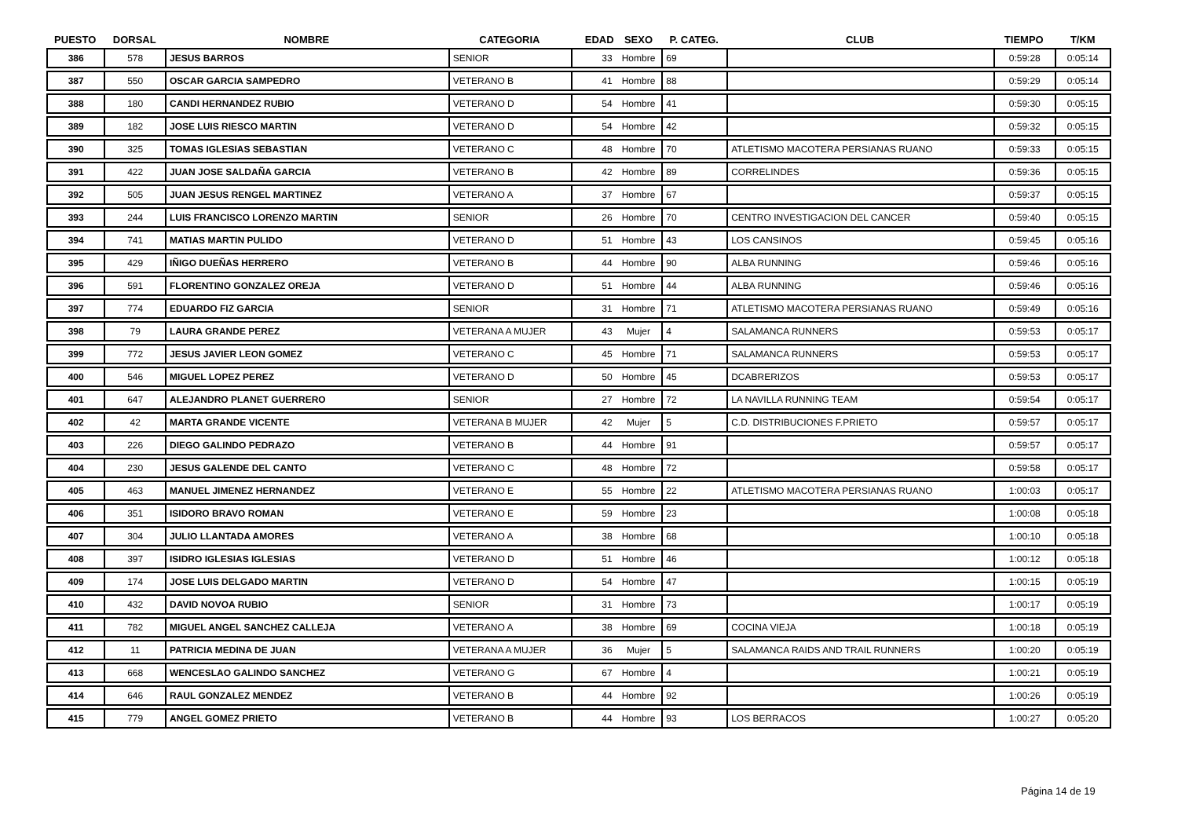| PUESTO | DORSAL | NOMBRE | CATEGORIA | EDAD | SEXO | P. CATEG. | CLUB | TIEMPO | T/KM |
| --- | --- | --- | --- | --- | --- | --- | --- | --- | --- |
| 386 | 578 | JESUS BARROS | SENIOR | 33 | Hombre | 69 | | 0:59:28 | 0:05:14 |
| 387 | 550 | OSCAR GARCIA SAMPEDRO | VETERANO B | 41 | Hombre | 88 | | 0:59:29 | 0:05:14 |
| 388 | 180 | CANDI HERNANDEZ RUBIO | VETERANO D | 54 | Hombre | 41 | | 0:59:30 | 0:05:15 |
| 389 | 182 | JOSE LUIS RIESCO MARTIN | VETERANO D | 54 | Hombre | 42 | | 0:59:32 | 0:05:15 |
| 390 | 325 | TOMAS IGLESIAS SEBASTIAN | VETERANO C | 48 | Hombre | 70 | ATLETISMO MACOTERA PERSIANAS RUANO | 0:59:33 | 0:05:15 |
| 391 | 422 | JUAN JOSE SALDAÑA GARCIA | VETERANO B | 42 | Hombre | 89 | CORRELINDES | 0:59:36 | 0:05:15 |
| 392 | 505 | JUAN JESUS RENGEL MARTINEZ | VETERANO A | 37 | Hombre | 67 | | 0:59:37 | 0:05:15 |
| 393 | 244 | LUIS FRANCISCO LORENZO MARTIN | SENIOR | 26 | Hombre | 70 | CENTRO INVESTIGACION DEL CANCER | 0:59:40 | 0:05:15 |
| 394 | 741 | MATIAS MARTIN PULIDO | VETERANO D | 51 | Hombre | 43 | LOS CANSINOS | 0:59:45 | 0:05:16 |
| 395 | 429 | IÑIGO DUEÑAS HERRERO | VETERANO B | 44 | Hombre | 90 | ALBA RUNNING | 0:59:46 | 0:05:16 |
| 396 | 591 | FLORENTINO GONZALEZ OREJA | VETERANO D | 51 | Hombre | 44 | ALBA RUNNING | 0:59:46 | 0:05:16 |
| 397 | 774 | EDUARDO FIZ GARCIA | SENIOR | 31 | Hombre | 71 | ATLETISMO MACOTERA PERSIANAS RUANO | 0:59:49 | 0:05:16 |
| 398 | 79 | LAURA GRANDE PEREZ | VETERANA A MUJER | 43 | Mujer | 4 | SALAMANCA RUNNERS | 0:59:53 | 0:05:17 |
| 399 | 772 | JESUS JAVIER LEON GOMEZ | VETERANO C | 45 | Hombre | 71 | SALAMANCA RUNNERS | 0:59:53 | 0:05:17 |
| 400 | 546 | MIGUEL LOPEZ PEREZ | VETERANO D | 50 | Hombre | 45 | DCABRERIZOS | 0:59:53 | 0:05:17 |
| 401 | 647 | ALEJANDRO PLANET GUERRERO | SENIOR | 27 | Hombre | 72 | LA NAVILLA RUNNING TEAM | 0:59:54 | 0:05:17 |
| 402 | 42 | MARTA GRANDE VICENTE | VETERANA B MUJER | 42 | Mujer | 5 | C.D. DISTRIBUCIONES F.PRIETO | 0:59:57 | 0:05:17 |
| 403 | 226 | DIEGO GALINDO PEDRAZO | VETERANO B | 44 | Hombre | 91 | | 0:59:57 | 0:05:17 |
| 404 | 230 | JESUS GALENDE DEL CANTO | VETERANO C | 48 | Hombre | 72 | | 0:59:58 | 0:05:17 |
| 405 | 463 | MANUEL JIMENEZ HERNANDEZ | VETERANO E | 55 | Hombre | 22 | ATLETISMO MACOTERA PERSIANAS RUANO | 1:00:03 | 0:05:17 |
| 406 | 351 | ISIDORO BRAVO ROMAN | VETERANO E | 59 | Hombre | 23 | | 1:00:08 | 0:05:18 |
| 407 | 304 | JULIO LLANTADA AMORES | VETERANO A | 38 | Hombre | 68 | | 1:00:10 | 0:05:18 |
| 408 | 397 | ISIDRO IGLESIAS IGLESIAS | VETERANO D | 51 | Hombre | 46 | | 1:00:12 | 0:05:18 |
| 409 | 174 | JOSE LUIS DELGADO MARTIN | VETERANO D | 54 | Hombre | 47 | | 1:00:15 | 0:05:19 |
| 410 | 432 | DAVID NOVOA RUBIO | SENIOR | 31 | Hombre | 73 | | 1:00:17 | 0:05:19 |
| 411 | 782 | MIGUEL ANGEL SANCHEZ CALLEJA | VETERANO A | 38 | Hombre | 69 | COCINA VIEJA | 1:00:18 | 0:05:19 |
| 412 | 11 | PATRICIA MEDINA DE JUAN | VETERANA A MUJER | 36 | Mujer | 5 | SALAMANCA RAIDS AND TRAIL RUNNERS | 1:00:20 | 0:05:19 |
| 413 | 668 | WENCESLAO GALINDO SANCHEZ | VETERANO G | 67 | Hombre | 4 | | 1:00:21 | 0:05:19 |
| 414 | 646 | RAUL GONZALEZ MENDEZ | VETERANO B | 44 | Hombre | 92 | | 1:00:26 | 0:05:19 |
| 415 | 779 | ANGEL GOMEZ PRIETO | VETERANO B | 44 | Hombre | 93 | LOS BERRACOS | 1:00:27 | 0:05:20 |
Página 14 de 19